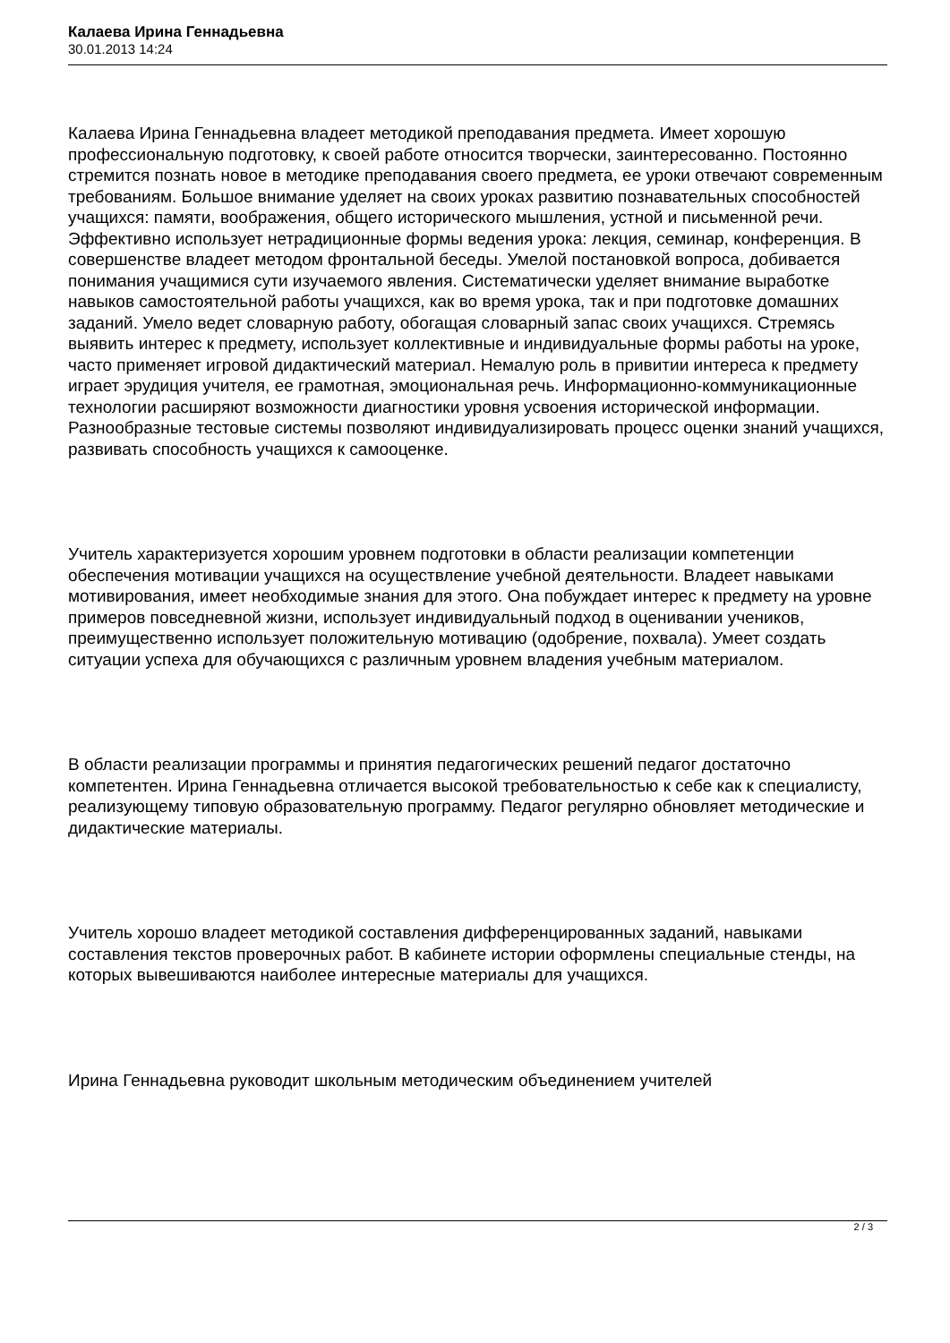Калаева Ирина Геннадьевна
30.01.2013 14:24
Калаева Ирина Геннадьевна владеет методикой преподавания предмета. Имеет хорошую профессиональную подготовку, к своей работе относится творчески, заинтересованно. Постоянно стремится познать новое в методике преподавания своего предмета, ее уроки отвечают современным требованиям. Большое внимание уделяет на своих уроках развитию познавательных способностей учащихся: памяти, воображения, общего исторического мышления, устной и письменной речи. Эффективно использует нетрадиционные формы ведения урока: лекция, семинар, конференция. В совершенстве владеет методом фронтальной беседы. Умелой постановкой вопроса, добивается понимания учащимися сути изучаемого явления. Систематически уделяет внимание выработке навыков самостоятельной работы учащихся, как во время урока, так и при подготовке домашних заданий. Умело ведет словарную работу, обогащая словарный запас своих учащихся. Стремясь выявить интерес к предмету, использует коллективные и индивидуальные формы работы на уроке, часто применяет игровой дидактический материал. Немалую роль в привитии интереса к предмету играет эрудиция учителя, ее грамотная, эмоциональная речь. Информационно-коммуникационные технологии расширяют возможности диагностики уровня усвоения исторической информации. Разнообразные тестовые системы позволяют индивидуализировать процесс оценки знаний учащихся, развивать способность учащихся к самооценке.
Учитель характеризуется хорошим уровнем подготовки в области реализации компетенции обеспечения мотивации учащихся на осуществление учебной деятельности. Владеет навыками мотивирования, имеет необходимые знания для этого. Она побуждает интерес к предмету на уровне примеров повседневной жизни, использует индивидуальный подход в оценивании учеников, преимущественно использует положительную мотивацию (одобрение, похвала). Умеет создать ситуации успеха для обучающихся с различным уровнем владения учебным материалом.
В области реализации программы и принятия педагогических решений педагог достаточно компетентен. Ирина Геннадьевна отличается высокой требовательностью к себе как к специалисту, реализующему типовую образовательную программу. Педагог регулярно обновляет методические и дидактические материалы.
Учитель хорошо владеет методикой составления дифференцированных заданий, навыками составления текстов проверочных работ. В кабинете истории оформлены специальные стенды, на которых вывешиваются наиболее интересные материалы для учащихся.
Ирина Геннадьевна руководит школьным методическим объединением учителей
2 / 3